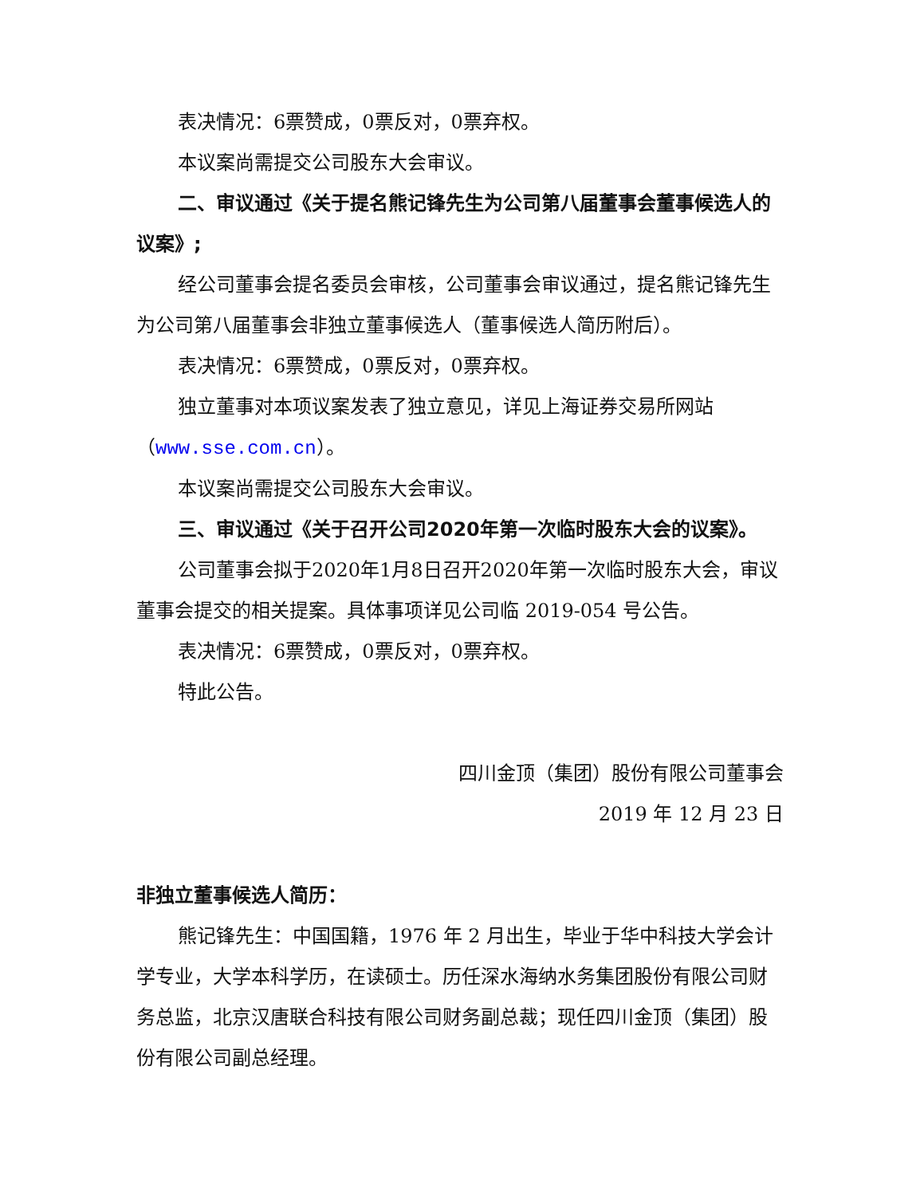表决情况：6票赞成，0票反对，0票弃权。
本议案尚需提交公司股东大会审议。
二、审议通过《关于提名熊记锋先生为公司第八届董事会董事候选人的议案》;
经公司董事会提名委员会审核，公司董事会审议通过，提名熊记锋先生为公司第八届董事会非独立董事候选人（董事候选人简历附后）。
表决情况：6票赞成，0票反对，0票弃权。
独立董事对本项议案发表了独立意见，详见上海证券交易所网站（www.sse.com.cn）。
本议案尚需提交公司股东大会审议。
三、审议通过《关于召开公司2020年第一次临时股东大会的议案》。
公司董事会拟于2020年1月8日召开2020年第一次临时股东大会，审议董事会提交的相关提案。具体事项详见公司临 2019-054 号公告。
表决情况：6票赞成，0票反对，0票弃权。
特此公告。
四川金顶（集团）股份有限公司董事会
2019 年 12 月 23 日
非独立董事候选人简历：
熊记锋先生：中国国籍，1976 年 2 月出生，毕业于华中科技大学会计学专业，大学本科学历，在读硕士。历任深水海纳水务集团股份有限公司财务总监，北京汉唐联合科技有限公司财务副总裁；现任四川金顶（集团）股份有限公司副总经理。